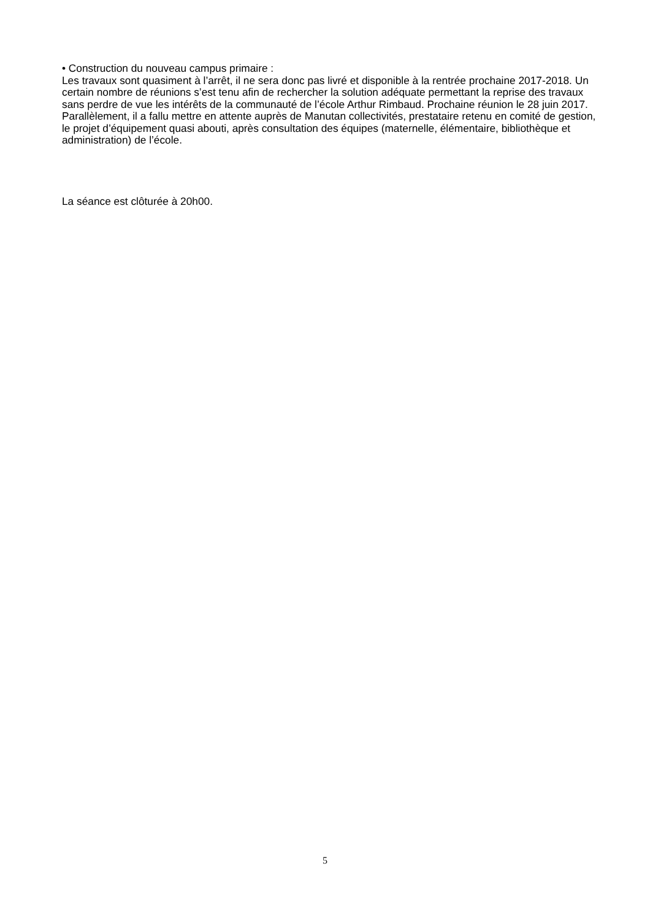• Construction du nouveau campus primaire :
Les travaux sont quasiment à l’arrêt, il ne sera donc pas livré et disponible à la rentrée prochaine 2017-2018. Un certain nombre de réunions s’est tenu afin de rechercher la solution adéquate permettant la reprise des travaux sans perdre de vue les intérêts de la communauté de l’école Arthur Rimbaud. Prochaine réunion le 28 juin 2017.
Parallèlement, il a fallu mettre en attente auprès de Manutan collectivités, prestataire retenu en comité de gestion, le projet d’équipement quasi abouti, après consultation des équipes (maternelle, élémentaire, bibliothèque et administration) de l’école.
La séance est clôturée à 20h00.
5